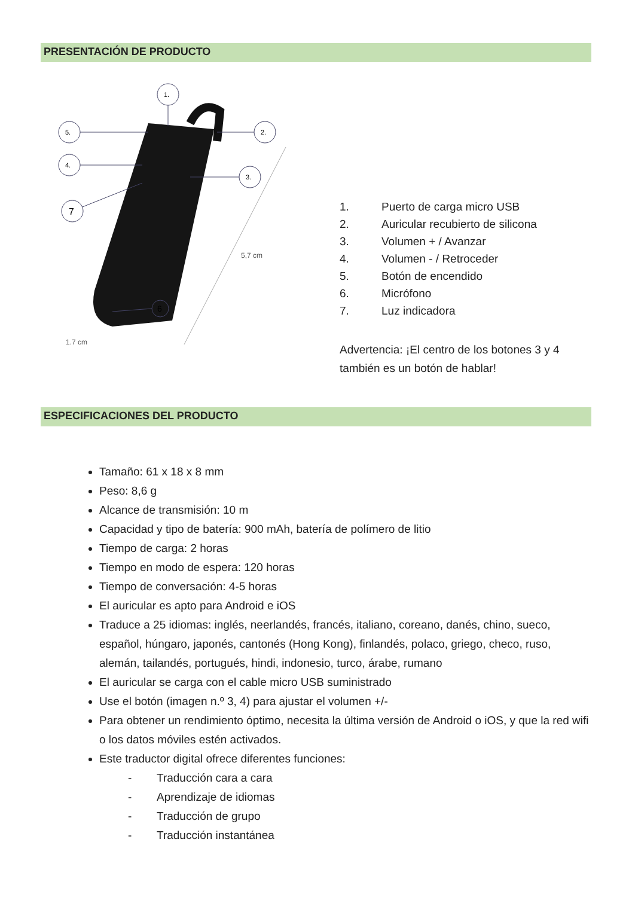PRESENTACIÓN DE PRODUCTO
1.
2.
3.
4.
5.
6
7
5,7 cm
1,7 cm
1. Puerto de carga micro USB
2. Auricular recubierto de silicona
3. Volumen + / Avanzar
4. Volumen - / Retroceder
5. Botón de encendido
6. Micrófono
7. Luz indicadora
Advertencia: ¡El centro de los botones 3 y 4
también es un botón de hablar!
ESPECIFICACIONES DEL PRODUCTO
Tamaño: 61 x 18 x 8 mm
Peso: 8,6 g
Alcance de transmisión: 10 m
Capacidad y tipo de batería: 900 mAh, batería de polímero de litio
Tiempo de carga: 2 horas
Tiempo en modo de espera: 120 horas
Tiempo de conversación: 4-5 horas
El auricular es apto para Android e iOS
Traduce a 25 idiomas: inglés, neerlandés, francés, italiano, coreano, danés, chino, sueco, español, húngaro, japonés, cantonés (Hong Kong), finlandés, polaco, griego, checo, ruso, alemán, tailandés, portugués, hindi, indonesio, turco, árabe, rumano
El auricular se carga con el cable micro USB suministrado
Use el botón (imagen n.º 3, 4) para ajustar el volumen +/-
Para obtener un rendimiento óptimo, necesita la última versión de Android o iOS, y que la red wifi o los datos móviles estén activados.
Este traductor digital ofrece diferentes funciones:
- Traducción cara a cara
- Aprendizaje de idiomas
- Traducción de grupo
- Traducción instantánea